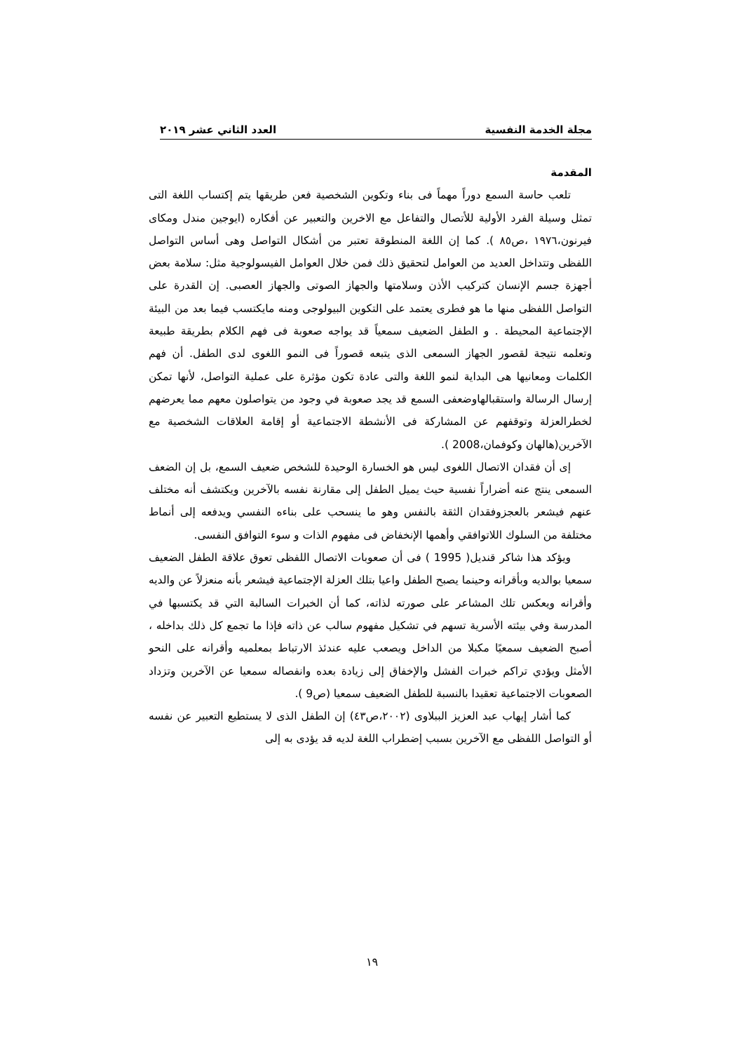مجلة الخدمة النفسية العدد الثاني عشر ٢٠١٩
المقدمة
تلعب حاسة السمع دوراً مهماً فى بناء وتكوين الشخصية فعن طريقها يتم إكتساب اللغة التى تمثل وسيلة الفرد الأولية للأتصال والتفاعل مع الاخرين والتعبير عن أفكاره (ايوجين مندل ومكاى فيرنون،١٩٧٦ ،ص٨٥ ). كما إن اللغة المنطوقة تعتبر من أشكال التواصل وهى أساس التواصل اللفظى وتتداخل العديد من العوامل لتحقيق ذلك فمن خلال العوامل الفيسولوجية مثل: سلامة بعض أجهزة جسم الإنسان كتركيب الأذن وسلامتها والجهاز الصوتى والجهاز العصبى. إن القدرة على التواصل اللفظى منها ما هو فطرى يعتمد على التكوين البيولوجى ومنه مايكتسب فيما بعد من البيئة الإجتماعية المحيطة . و الطفل الضعيف سمعياً قد يواجه صعوبة فى فهم الكلام بطريقة طبيعة وتعلمه نتيجة لقصور الجهاز السمعى الذى يتبعه قصوراً فى النمو اللغوى لدى الطفل. أن فهم الكلمات ومعانيها هى البداية لنمو اللغة والتى عادة تكون مؤثرة على عملية التواصل، لأنها تمكن إرسال الرسالة واستقبالهاوضعفى السمع قد يجد صعوبة في وجود من يتواصلون معهم مما يعرضهم لخطرالعزلة وتوقفهم عن المشاركة فى الأنشطة الاجتماعية أو إقامة العلاقات الشخصية مع الآخرين(هالهان وكوفمان،2008 ).
إى أن فقدان الاتصال اللغوى ليس هو الخسارة الوحيدة للشخص ضعيف السمع، بل إن الضعف السمعى ينتج عنه أضراراً نفسية حيث يميل الطفل إلى مقارنة نفسه بالآخرين ويكتشف أنه مختلف عنهم فيشعر بالعجزوفقدان الثقة بالنفس وهو ما ينسحب على بناءه النفسي ويدفعه إلى أنماط مختلفة من السلوك اللاتوافقي وأهمها الإنخفاض فى مفهوم الذات و سوء التوافق النفسى.
ويؤكد هذا شاكر قنديل( 1995 ) فى أن صعوبات الاتصال اللفظى تعوق علاقة الطفل الضعيف سمعيا بوالديه وبأقرانه وحينما يصبح الطفل واعيا بتلك العزلة الإجتماعية فيشعر بأنه منعزلاً عن والديه وأقرانه ويعكس تلك المشاعر على صورته لذاته، كما أن الخبرات السالبة التي قد يكتسبها في المدرسة وفي بيئته الأسرية تسهم في تشكيل مفهوم سالب عن ذاته فإذا ما تجمع كل ذلك بداخله ، أصبح الضعيف سمعيًا مكبلا من الداخل ويصعب عليه عندئذ الارتباط بمعلميه وأقرانه على النحو الأمثل ويؤدي تراكم خبرات الفشل والإخفاق إلى زيادة بعده وانفصاله سمعيا عن الآخرين وتزداد الصعوبات الاجتماعية تعقيدا بالنسبة للطفل الضعيف سمعيا (ص9 ).
كما أشار إيهاب عبد العزيز الببلاوى (٢٠٠٢،ص٤٣) إن الطفل الذى لا يستطيع التعبير عن نفسه أو التواصل اللفظى مع الآخرين بسبب إضطراب اللغة لديه قد يؤدى به إلى
١٩